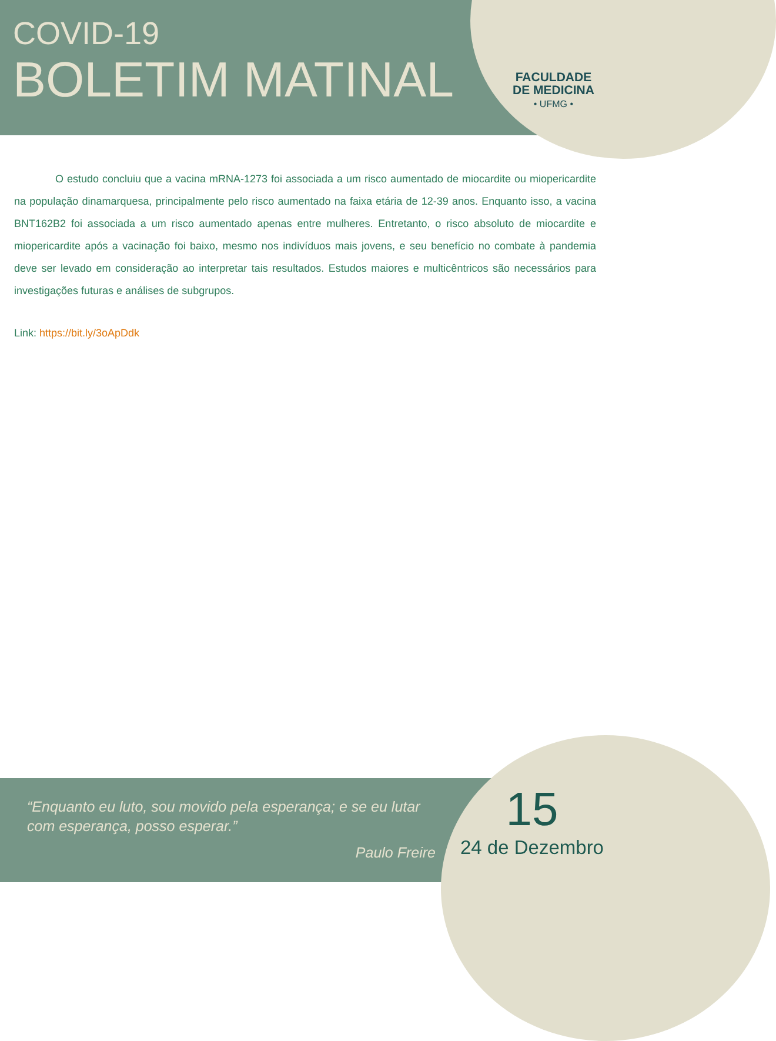COVID-19
BOLETIM MATINAL
FACULDADE
DE MEDICINA
• UFMG •
O estudo concluiu que a vacina mRNA-1273 foi associada a um risco aumentado de miocardite ou miopericardite na população dinamarquesa, principalmente pelo risco aumentado na faixa etária de 12-39 anos. Enquanto isso, a vacina BNT162B2 foi associada a um risco aumentado apenas entre mulheres. Entretanto, o risco absoluto de miocardite e miopericardite após a vacinação foi baixo, mesmo nos indivíduos mais jovens, e seu benefício no combate à pandemia deve ser levado em consideração ao interpretar tais resultados. Estudos maiores e multicêntricos são necessários para investigações futuras e análises de subgrupos.
Link: https://bit.ly/3oApDdk
“Enquanto eu luto, sou movido pela esperança; e se eu lutar com esperança, posso esperar.”
Paulo Freire
15
24 de Dezembro